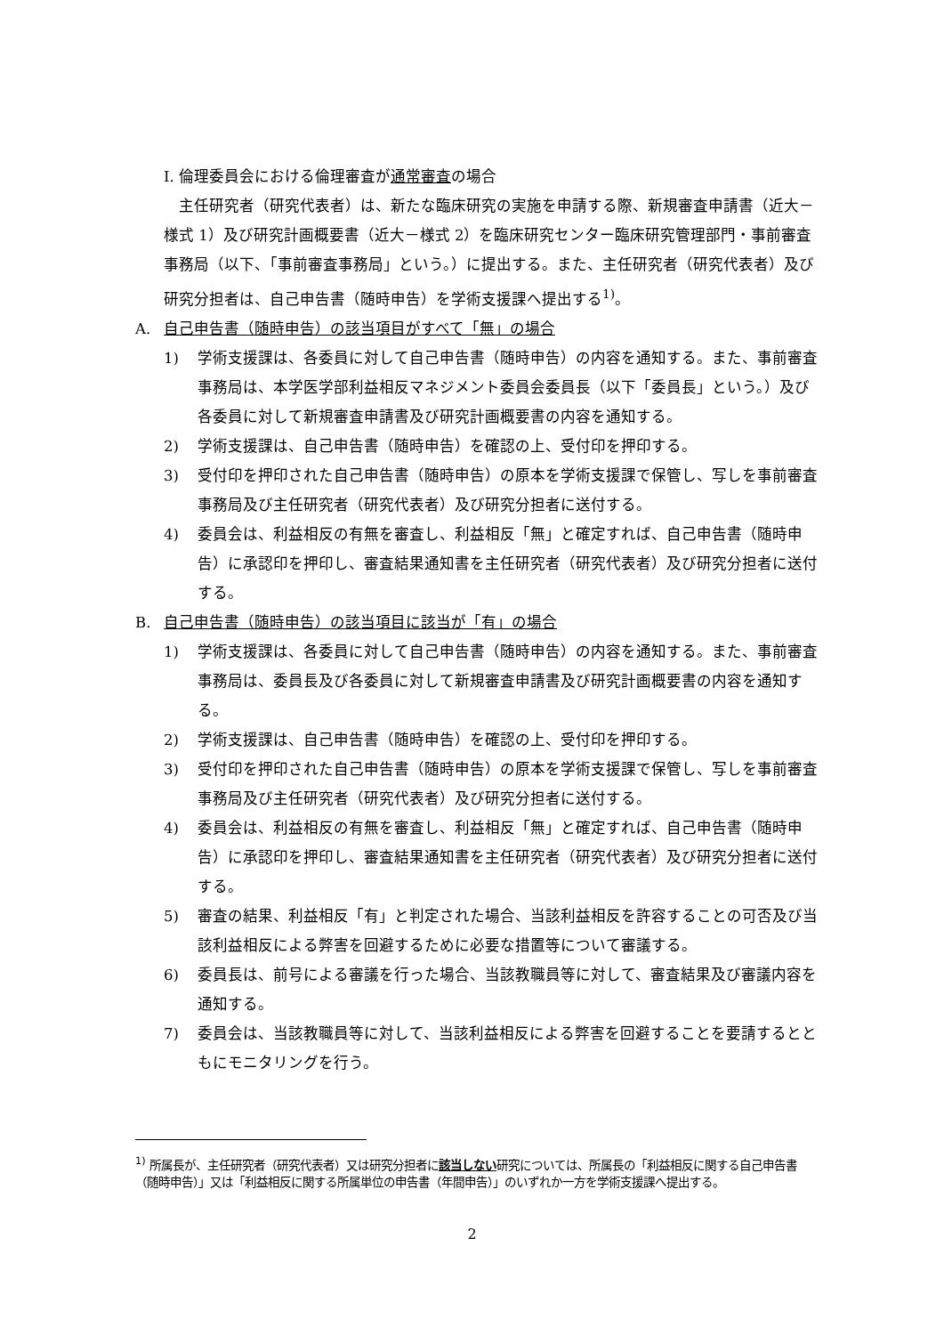I. 倫理委員会における倫理審査が通常審査の場合
　主任研究者（研究代表者）は、新たな臨床研究の実施を申請する際、新規審査申請書（近大－様式 1）及び研究計画概要書（近大－様式 2）を臨床研究センター臨床研究管理部門・事前審査事務局（以下、「事前審査事務局」という。）に提出する。また、主任研究者（研究代表者）及び研究分担者は、自己申告書（随時申告）を学術支援課へ提出する<sup>1)</sup>。
A. 自己申告書（随時申告）の該当項目がすべて「無」の場合
1) 学術支援課は、各委員に対して自己申告書（随時申告）の内容を通知する。また、事前審査事務局は、本学医学部利益相反マネジメント委員会委員長（以下「委員長」という。）及び各委員に対して新規審査申請書及び研究計画概要書の内容を通知する。
2) 学術支援課は、自己申告書（随時申告）を確認の上、受付印を押印する。
3) 受付印を押印された自己申告書（随時申告）の原本を学術支援課で保管し、写しを事前審査事務局及び主任研究者（研究代表者）及び研究分担者に送付する。
4) 委員会は、利益相反の有無を審査し、利益相反「無」と確定すれば、自己申告書（随時申告）に承認印を押印し、審査結果通知書を主任研究者（研究代表者）及び研究分担者に送付する。
B. 自己申告書（随時申告）の該当項目に該当が「有」の場合
1) 学術支援課は、各委員に対して自己申告書（随時申告）の内容を通知する。また、事前審査事務局は、委員長及び各委員に対して新規審査申請書及び研究計画概要書の内容を通知する。
2) 学術支援課は、自己申告書（随時申告）を確認の上、受付印を押印する。
3) 受付印を押印された自己申告書（随時申告）の原本を学術支援課で保管し、写しを事前審査事務局及び主任研究者（研究代表者）及び研究分担者に送付する。
4) 委員会は、利益相反の有無を審査し、利益相反「無」と確定すれば、自己申告書（随時申告）に承認印を押印し、審査結果通知書を主任研究者（研究代表者）及び研究分担者に送付する。
5) 審査の結果、利益相反「有」と判定された場合、当該利益相反を許容することの可否及び当該利益相反による弊害を回避するために必要な措置等について審議する。
6) 委員長は、前号による審議を行った場合、当該教職員等に対して、審査結果及び審議内容を通知する。
7) 委員会は、当該教職員等に対して、当該利益相反による弊害を回避することを要請するとともにモニタリングを行う。
<sup>1)</sup> 所属長が、主任研究者（研究代表者）又は研究分担者に該当しない研究については、所属長の「利益相反に関する自己申告書（随時申告）」又は「利益相反に関する所属単位の申告書（年間申告）」のいずれか一方を学術支援課へ提出する。
2